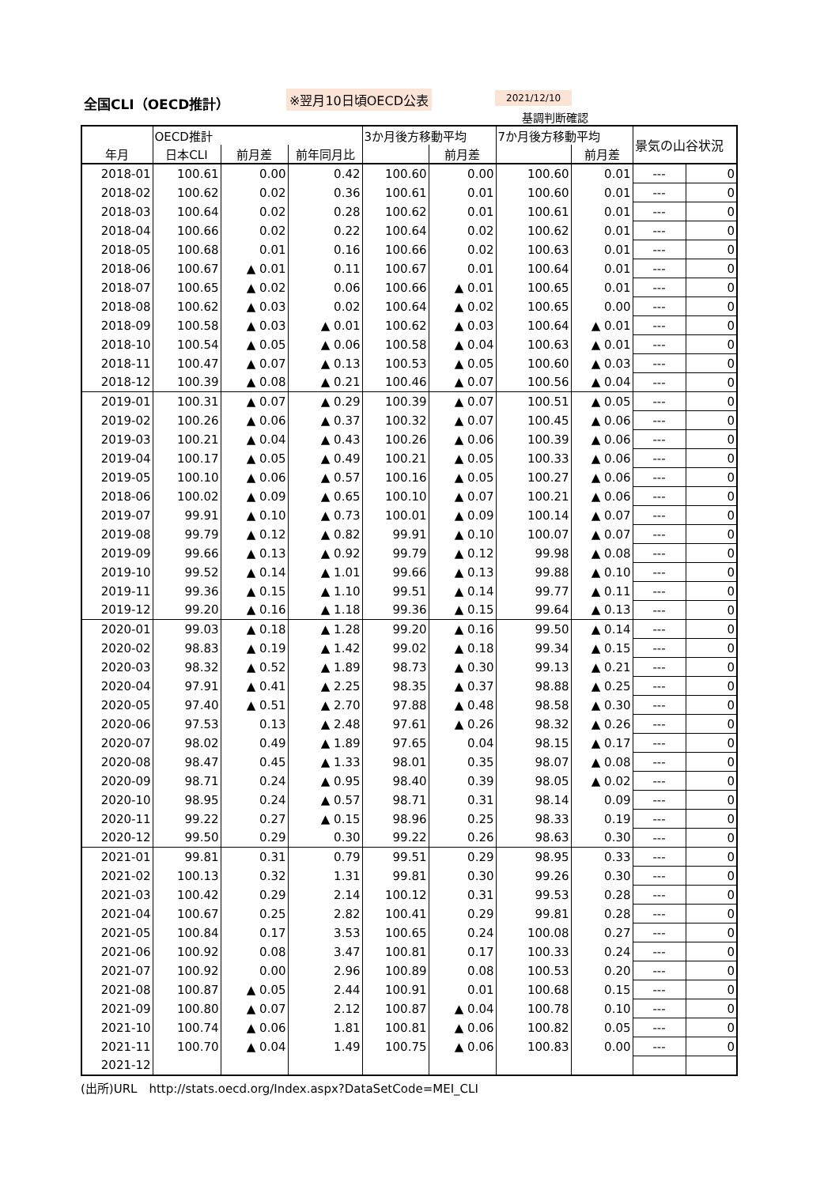全国CLI（OECD推計） ※翌月10日頃OECD公表 2021/12/10
基調判断確認
| | OECD推計 | | | 3か月後方移動平均 | | 7か月後方移動平均 | | 景気の山谷状況 | |
| --- | --- | --- | --- | --- | --- | --- | --- | --- | --- |
| 年月 | 日本CLI | 前月差 | 前年同月比 | | 前月差 | | 前月差 | | |
| 2018-01 | 100.61 | 0.00 | 0.42 | 100.60 | 0.00 | 100.60 | 0.01 | --- | 0 |
| 2018-02 | 100.62 | 0.02 | 0.36 | 100.61 | 0.01 | 100.60 | 0.01 | --- | 0 |
| 2018-03 | 100.64 | 0.02 | 0.28 | 100.62 | 0.01 | 100.61 | 0.01 | --- | 0 |
| 2018-04 | 100.66 | 0.02 | 0.22 | 100.64 | 0.02 | 100.62 | 0.01 | --- | 0 |
| 2018-05 | 100.68 | 0.01 | 0.16 | 100.66 | 0.02 | 100.63 | 0.01 | --- | 0 |
| 2018-06 | 100.67 | ▲ 0.01 | 0.11 | 100.67 | 0.01 | 100.64 | 0.01 | --- | 0 |
| 2018-07 | 100.65 | ▲ 0.02 | 0.06 | 100.66 | ▲ 0.01 | 100.65 | 0.01 | --- | 0 |
| 2018-08 | 100.62 | ▲ 0.03 | 0.02 | 100.64 | ▲ 0.02 | 100.65 | 0.00 | --- | 0 |
| 2018-09 | 100.58 | ▲ 0.03 | ▲ 0.01 | 100.62 | ▲ 0.03 | 100.64 | ▲ 0.01 | --- | 0 |
| 2018-10 | 100.54 | ▲ 0.05 | ▲ 0.06 | 100.58 | ▲ 0.04 | 100.63 | ▲ 0.01 | --- | 0 |
| 2018-11 | 100.47 | ▲ 0.07 | ▲ 0.13 | 100.53 | ▲ 0.05 | 100.60 | ▲ 0.03 | --- | 0 |
| 2018-12 | 100.39 | ▲ 0.08 | ▲ 0.21 | 100.46 | ▲ 0.07 | 100.56 | ▲ 0.04 | --- | 0 |
| 2019-01 | 100.31 | ▲ 0.07 | ▲ 0.29 | 100.39 | ▲ 0.07 | 100.51 | ▲ 0.05 | --- | 0 |
| 2019-02 | 100.26 | ▲ 0.06 | ▲ 0.37 | 100.32 | ▲ 0.07 | 100.45 | ▲ 0.06 | --- | 0 |
| 2019-03 | 100.21 | ▲ 0.04 | ▲ 0.43 | 100.26 | ▲ 0.06 | 100.39 | ▲ 0.06 | --- | 0 |
| 2019-04 | 100.17 | ▲ 0.05 | ▲ 0.49 | 100.21 | ▲ 0.05 | 100.33 | ▲ 0.06 | --- | 0 |
| 2019-05 | 100.10 | ▲ 0.06 | ▲ 0.57 | 100.16 | ▲ 0.05 | 100.27 | ▲ 0.06 | --- | 0 |
| 2018-06 | 100.02 | ▲ 0.09 | ▲ 0.65 | 100.10 | ▲ 0.07 | 100.21 | ▲ 0.06 | --- | 0 |
| 2019-07 | 99.91 | ▲ 0.10 | ▲ 0.73 | 100.01 | ▲ 0.09 | 100.14 | ▲ 0.07 | --- | 0 |
| 2019-08 | 99.79 | ▲ 0.12 | ▲ 0.82 | 99.91 | ▲ 0.10 | 100.07 | ▲ 0.07 | --- | 0 |
| 2019-09 | 99.66 | ▲ 0.13 | ▲ 0.92 | 99.79 | ▲ 0.12 | 99.98 | ▲ 0.08 | --- | 0 |
| 2019-10 | 99.52 | ▲ 0.14 | ▲ 1.01 | 99.66 | ▲ 0.13 | 99.88 | ▲ 0.10 | --- | 0 |
| 2019-11 | 99.36 | ▲ 0.15 | ▲ 1.10 | 99.51 | ▲ 0.14 | 99.77 | ▲ 0.11 | --- | 0 |
| 2019-12 | 99.20 | ▲ 0.16 | ▲ 1.18 | 99.36 | ▲ 0.15 | 99.64 | ▲ 0.13 | --- | 0 |
| 2020-01 | 99.03 | ▲ 0.18 | ▲ 1.28 | 99.20 | ▲ 0.16 | 99.50 | ▲ 0.14 | --- | 0 |
| 2020-02 | 98.83 | ▲ 0.19 | ▲ 1.42 | 99.02 | ▲ 0.18 | 99.34 | ▲ 0.15 | --- | 0 |
| 2020-03 | 98.32 | ▲ 0.52 | ▲ 1.89 | 98.73 | ▲ 0.30 | 99.13 | ▲ 0.21 | --- | 0 |
| 2020-04 | 97.91 | ▲ 0.41 | ▲ 2.25 | 98.35 | ▲ 0.37 | 98.88 | ▲ 0.25 | --- | 0 |
| 2020-05 | 97.40 | ▲ 0.51 | ▲ 2.70 | 97.88 | ▲ 0.48 | 98.58 | ▲ 0.30 | --- | 0 |
| 2020-06 | 97.53 | 0.13 | ▲ 2.48 | 97.61 | ▲ 0.26 | 98.32 | ▲ 0.26 | --- | 0 |
| 2020-07 | 98.02 | 0.49 | ▲ 1.89 | 97.65 | 0.04 | 98.15 | ▲ 0.17 | --- | 0 |
| 2020-08 | 98.47 | 0.45 | ▲ 1.33 | 98.01 | 0.35 | 98.07 | ▲ 0.08 | --- | 0 |
| 2020-09 | 98.71 | 0.24 | ▲ 0.95 | 98.40 | 0.39 | 98.05 | ▲ 0.02 | --- | 0 |
| 2020-10 | 98.95 | 0.24 | ▲ 0.57 | 98.71 | 0.31 | 98.14 | 0.09 | --- | 0 |
| 2020-11 | 99.22 | 0.27 | ▲ 0.15 | 98.96 | 0.25 | 98.33 | 0.19 | --- | 0 |
| 2020-12 | 99.50 | 0.29 | 0.30 | 99.22 | 0.26 | 98.63 | 0.30 | --- | 0 |
| 2021-01 | 99.81 | 0.31 | 0.79 | 99.51 | 0.29 | 98.95 | 0.33 | --- | 0 |
| 2021-02 | 100.13 | 0.32 | 1.31 | 99.81 | 0.30 | 99.26 | 0.30 | --- | 0 |
| 2021-03 | 100.42 | 0.29 | 2.14 | 100.12 | 0.31 | 99.53 | 0.28 | --- | 0 |
| 2021-04 | 100.67 | 0.25 | 2.82 | 100.41 | 0.29 | 99.81 | 0.28 | --- | 0 |
| 2021-05 | 100.84 | 0.17 | 3.53 | 100.65 | 0.24 | 100.08 | 0.27 | --- | 0 |
| 2021-06 | 100.92 | 0.08 | 3.47 | 100.81 | 0.17 | 100.33 | 0.24 | --- | 0 |
| 2021-07 | 100.92 | 0.00 | 2.96 | 100.89 | 0.08 | 100.53 | 0.20 | --- | 0 |
| 2021-08 | 100.87 | ▲ 0.05 | 2.44 | 100.91 | 0.01 | 100.68 | 0.15 | --- | 0 |
| 2021-09 | 100.80 | ▲ 0.07 | 2.12 | 100.87 | ▲ 0.04 | 100.78 | 0.10 | --- | 0 |
| 2021-10 | 100.74 | ▲ 0.06 | 1.81 | 100.81 | ▲ 0.06 | 100.82 | 0.05 | --- | 0 |
| 2021-11 | 100.70 | ▲ 0.04 | 1.49 | 100.75 | ▲ 0.06 | 100.83 | 0.00 | --- | 0 |
| 2021-12 | | | | | | | | | |
(出所)URL　http://stats.oecd.org/Index.aspx?DataSetCode=MEI_CLI